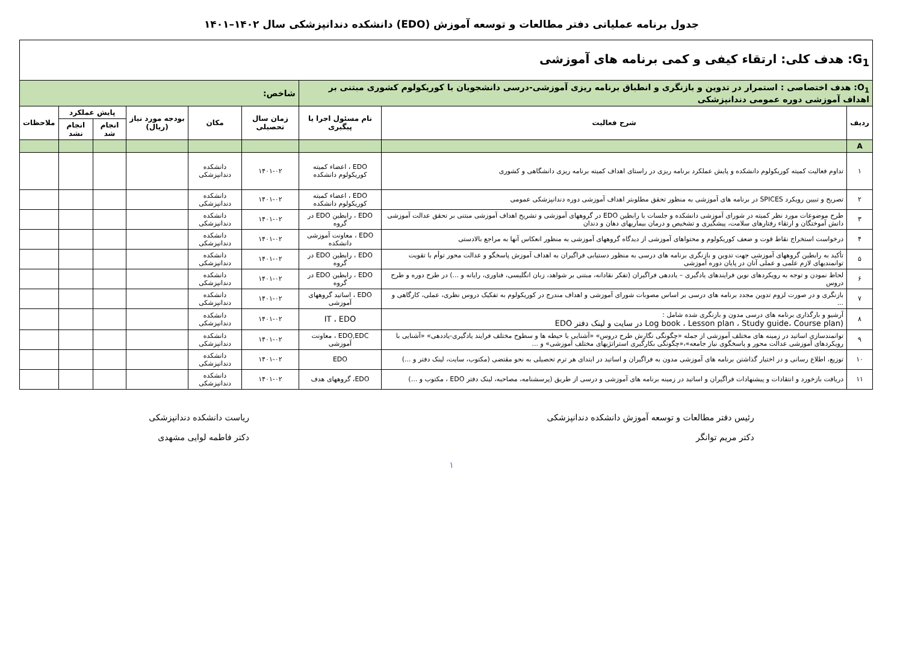جدول برنامه عملیاتی دفتر مطالعات و توسعه آموزش (EDO) دانشکده دندانپزشکی سال ۱۴۰۲–۱۴۰۱
| G<sub>1</sub>: هدف کلی: ارتقاء کیفی و کمی برنامه های آموزشی | | | | | | | | |
| O<sub>1</sub>: هدف اختصاصی : استمرار در تدوین و بازنگری و انطباق برنامه ریزی آموزشی-درسی دانشجویان با کوریکولوم کشوری مبتنی بر اهداف آموزشی دوره عمومی دندانپزشکی | | | شاخص: | | | | | |
| ردیف | شرح فعالیت | نام مسئول اجرا یا پیگیری | زمان سال تحصیلی | مکان | بودجه مورد نیاز (ریال) | پایش عملکرد | | ملاحظات |
| | | | | | | انجام شد | انجام نشد | |
| A | | | | | | | | |
| ۱ | تداوم فعالیت کمیته کوریکولوم دانشکده و پایش عملکرد برنامه ریزی در راستای اهداف کمیته برنامه ریزی دانشگاهی و کشوری | EDO ، اعضاء کمیته کوریکولوم دانشکده | ۱۴۰۱-۰۲ | دانشکده دندانپزشکی | | | | |
| ۲ | تصریح و تبیین رویکرد SPICES در برنامه های آموزشی به منظور تحقق مطلوبتر اهداف آموزشی دوره دندانپزشکی عمومی | EDO ، اعضاء کمیته کوریکولوم دانشکده | ۱۴۰۱-۰۲ | دانشکده دندانپزشکی | | | | |
| ۳ | طرح موضوعات مورد نظر کمیته در شورای آموزشی دانشکده و جلسات با رابطین EDO در گروههای آموزشی و تشریح اهداف آموزشی مبتنی بر تحقق عدالت آموزشی دانش آموختگان و ارتقاء رفتارهای سلامت، پیشگیری و تشخیص و درمان بیماریهای دهان و دندان | EDO ، رابطین EDO در گروه | ۱۴۰۱-۰۲ | دانشکده دندانپزشکی | | | | |
| ۴ | درخواست استخراج نقاط قوت و ضعف کوریکولوم و محتواهای آموزشی از دیدگاه گروههای آموزشی به منظور انعکاس آنها به مراجع بالادستی | EDO ، معاونت آموزشی دانشکده | ۱۴۰۱-۰۲ | دانشکده دندانپزشکی | | | | |
| ۵ | تأکید به رابطین گروههای آموزشی جهت تدوین و بازنگری برنامه های درسی به منظور دستیابی فراگیران به اهداف آموزش پاسخگو و عدالت محور توأم با تقویت توانمندیهای لازم علمی و عملی آنان در پایان دوره آموزشی | EDO ، رابطین EDO در گروه | ۱۴۰۱-۰۲ | دانشکده دندانپزشکی | | | | |
| ۶ | لحاظ نمودن و توجه به رویکردهای نوین فرایندهای یادگیری – یاددهی فراگیران (تفکر نقادانه، مبتنی بر شواهد، زبان انگلیسی، فناوری، رایانه و ...) در طرح دوره و طرح دروس | EDO ، رابطین EDO در گروه | ۱۴۰۱-۰۲ | دانشکده دندانپزشکی | | | | |
| ۷ | بازنگری و در صورت لزوم تدوین مجدد برنامه های درسی بر اساس مصوبات شورای آموزشی و اهداف مندرج در کوریکولوم به تفکیک دروس نظری، عملی، کارگاهی و ... | EDO ، اساتید گروههای آموزشی | ۱۴۰۱-۰۲ | دانشکده دندانپزشکی | | | | |
| ۸ | آرشیو و بارگذاری برنامه های درسی مدون و بازنگری شده شامل : (Log book ، Lesson plan ، Study guide، Course plan در سایت و لینک دفتر EDO | IT ، EDO | ۱۴۰۱-۰۲ | دانشکده دندانپزشکی | | | | |
| ۹ | توانمندسازی اساتید در زمینه های مختلف آموزشی از جمله «چگونگی نگارش طرح دروس» «آشنایی با حیطه ها و سطوح مختلف فرایند یادگیری-یاددهی» «آشنایی با رویکردهای آموزشی عدالت محور و پاسخگوی نیاز جامعه»،«چگونگی بکارگیری استراتژیهای مختلف آموزشی» و ... | EDO,EDC ، معاونت آموزشی | ۱۴۰۱-۰۲ | دانشکده دندانپزشکی | | | | |
| ۱۰ | توزیع، اطلاع رسانی و در اختیار گذاشتن برنامه های آموزشی مدون به فراگیران و اساتید در ابتدای هر ترم تحصیلی به نحو مقتضی (مکتوب، سایت، لینک دفتر و ...) | EDO | ۱۴۰۱-۰۲ | دانشکده دندانپزشکی | | | | |
| ۱۱ | دریافت بازخورد و انتقادات و پیشنهادات فراگیران و اساتید در زمینه برنامه های آموزشی و درسی از طریق (پرسشنامه، مصاحبه، لینک دفتر EDO ، مکتوب و ...) | EDO، گروههای هدف | ۱۴۰۱-۰۲ | دانشکده دندانپزشکی | | | | |
رئیس دفتر مطالعات و توسعه آموزش دانشکده دندانپزشکی
دکتر مریم توانگر
ریاست دانشکده دندانپزشکی
دکتر فاطمه لوایی مشهدی
۱